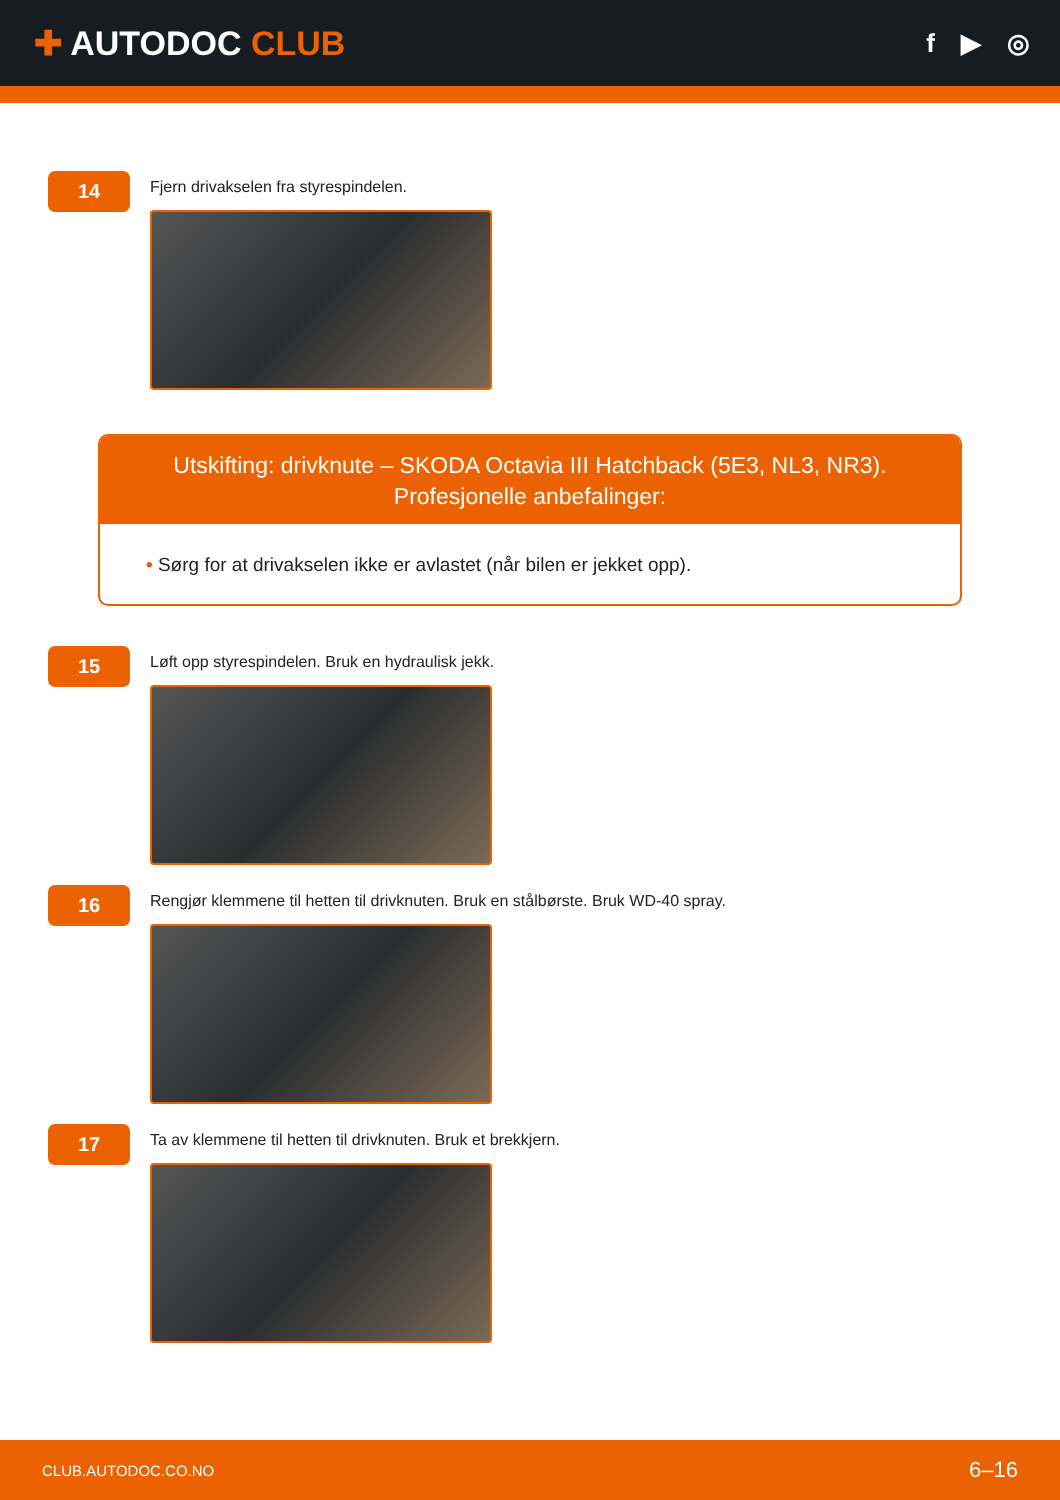✚ AUTODOC CLUB
f ▶ ◎
14
Fjern drivakselen fra styrespindelen.
Utskifting: drivknute – SKODA Octavia III Hatchback (5E3, NL3, NR3).
Profesjonelle anbefalinger:
• Sørg for at drivakselen ikke er avlastet (når bilen er jekket opp).
15
Løft opp styrespindelen. Bruk en hydraulisk jekk.
16
Rengjør klemmene til hetten til drivknuten. Bruk en stålbørste. Bruk WD-40 spray.
17
Ta av klemmene til hetten til drivknuten. Bruk et brekkjern.
CLUB.AUTODOC.CO.NO 6–16